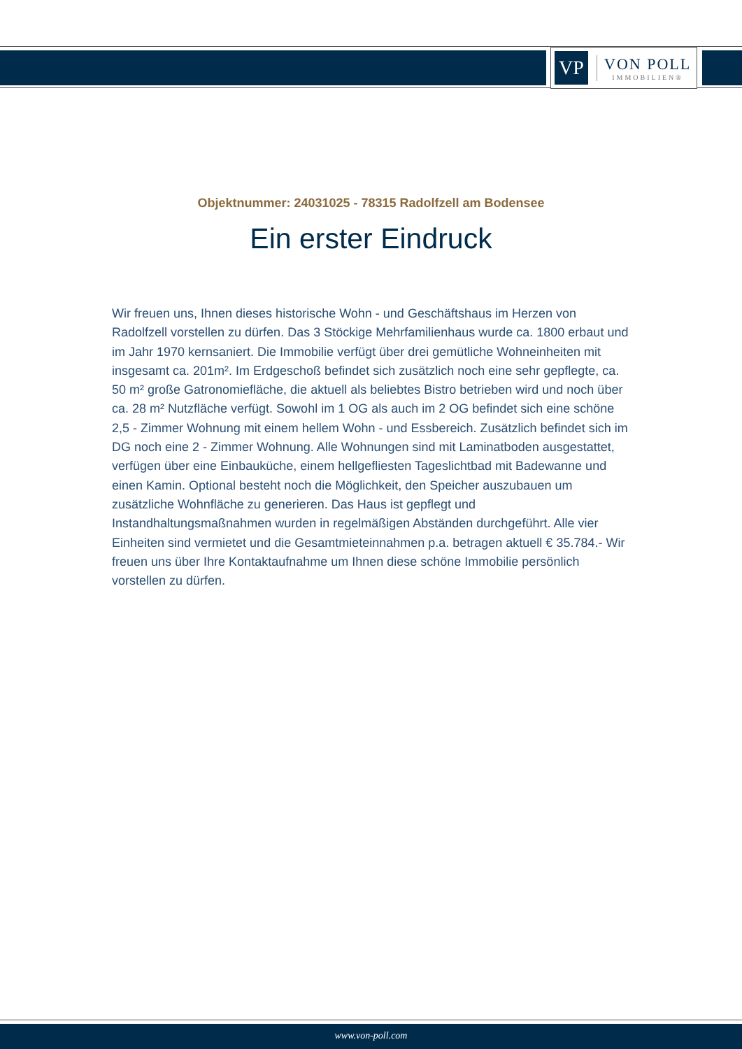VP
VON POLL
IMMOBILIEN®
Objektnummer: 24031025 - 78315 Radolfzell am Bodensee
Ein erster Eindruck
Wir freuen uns, Ihnen dieses historische Wohn - und Geschäftshaus im Herzen von Radolfzell vorstellen zu dürfen. Das 3 Stöckige Mehrfamilienhaus wurde ca. 1800 erbaut und im Jahr 1970 kernsaniert. Die Immobilie verfügt über drei gemütliche Wohneinheiten mit insgesamt ca. 201m². Im Erdgeschoß befindet sich zusätzlich noch eine sehr gepflegte, ca. 50 m² große Gatronomiefläche, die aktuell als beliebtes Bistro betrieben wird und noch über ca. 28 m² Nutzfläche verfügt. Sowohl im 1 OG als auch im 2 OG befindet sich eine schöne 2,5 - Zimmer Wohnung mit einem hellem Wohn - und Essbereich. Zusätzlich befindet sich im DG noch eine 2 - Zimmer Wohnung. Alle Wohnungen sind mit Laminatboden ausgestattet, verfügen über eine Einbauküche, einem hellgefliesten Tageslichtbad mit Badewanne und einen Kamin. Optional besteht noch die Möglichkeit, den Speicher auszubauen um zusätzliche Wohnfläche zu generieren. Das Haus ist gepflegt und Instandhaltungsmaßnahmen wurden in regelmäßigen Abständen durchgeführt. Alle vier Einheiten sind vermietet und die Gesamtmieteinnahmen p.a. betragen aktuell € 35.784.- Wir freuen uns über Ihre Kontaktaufnahme um Ihnen diese schöne Immobilie persönlich vorstellen zu dürfen.
www.von-poll.com